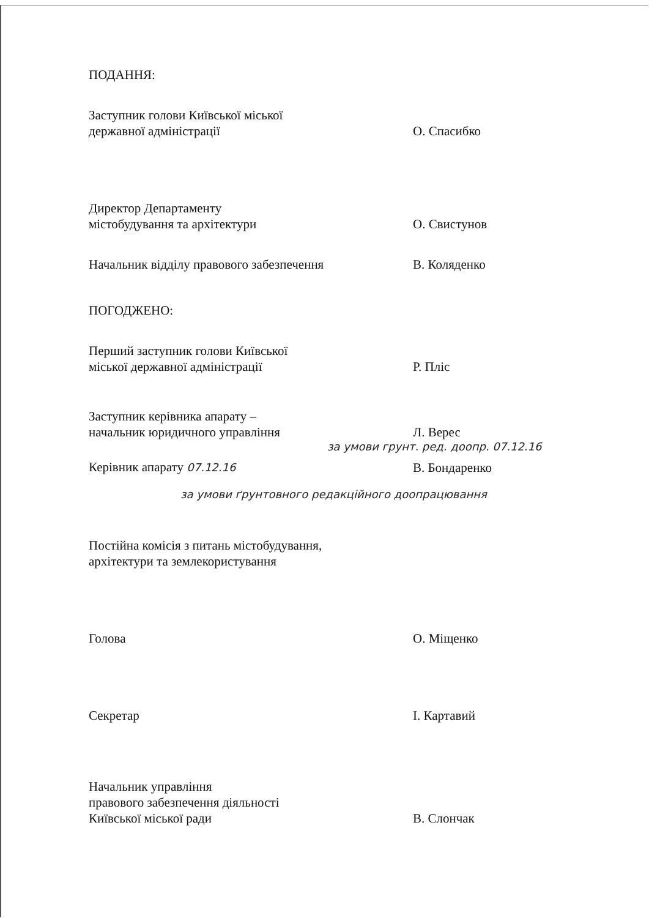ПОДАННЯ:
Заступник голови Київської міської
державної адміністрації
О. Спасибко
Директор Департаменту
містобудування та архітектури
О. Свистунов
Начальник відділу правового забезпечення
В. Коляденко
ПОГОДЖЕНО:
Перший заступник голови Київської
міської державної адміністрації
Р. Пліс
Заступник керівника апарату –
начальник юридичного управління
Л. Верес
за умови грунт. ред. доопр. 07.12.16
Керівник апарату 07.12.16
В. Бондаренко
за умови ґрунтовного редакційного доопрацювання
Постійна комісія з питань містобудування,
архітектури та землекористування
Голова
О. Міщенко
Секретар
І. Картавий
Начальник управління
правового забезпечення діяльності
Київської міської ради
В. Слончак